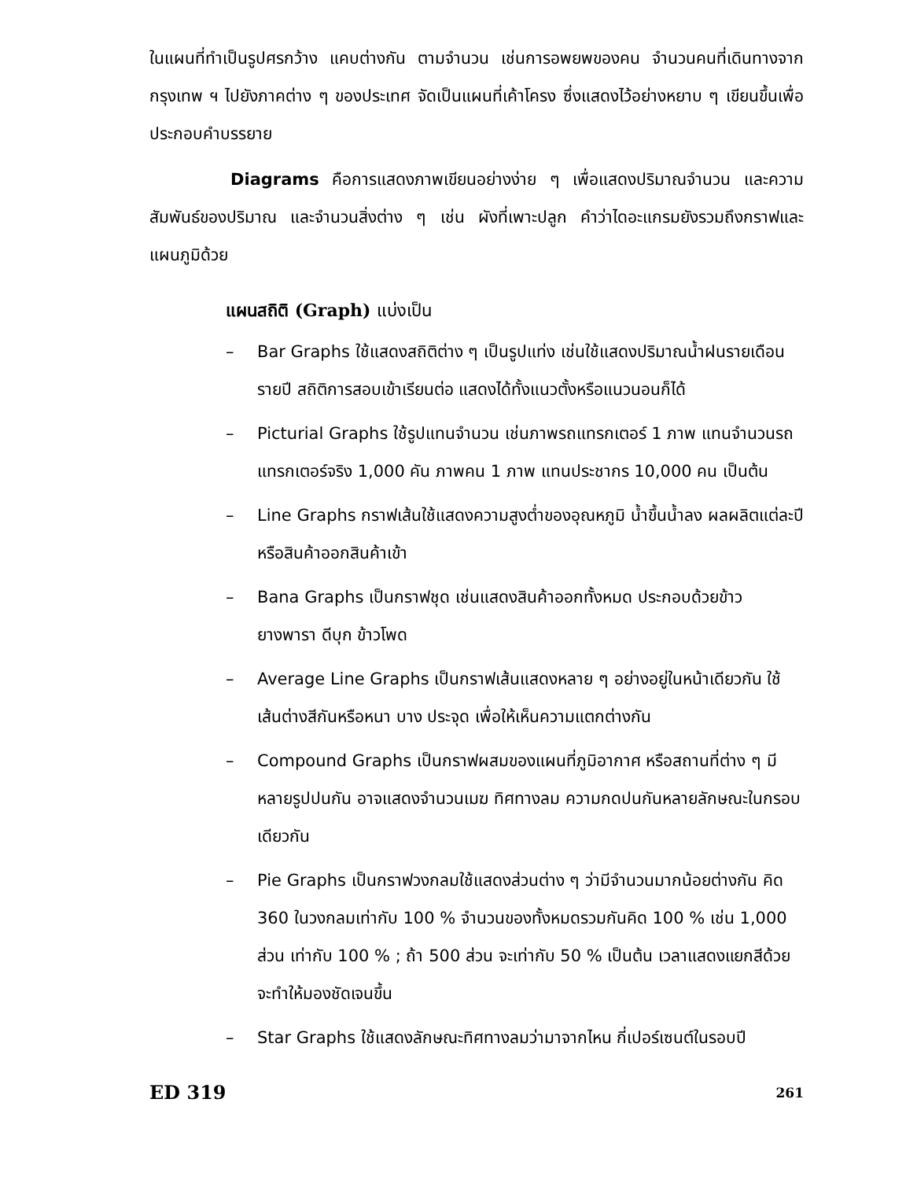ในแผนที่ทำเป็นรูปศรกว้าง แคบต่างกัน ตามจำนวน เช่นการอพยพของคน จำนวนคนที่เดินทางจากกรุงเทพ ฯ ไปยังภาคต่าง ๆ ของประเทศ จัดเป็นแผนที่เค้าโครง ซึ่งแสดงไว้อย่างหยาบ ๆ เขียนขึ้นเพื่อประกอบคำบรรยาย
Diagrams คือการแสดงภาพเขียนอย่างง่าย ๆ เพื่อแสดงปริมาณจำนวน และความสัมพันธ์ของปริมาณ และจำนวนสิ่งต่าง ๆ เช่น ผังที่เพาะปลูก คำว่าไดอะแกรมยังรวมถึงกราฟและแผนภูมิด้วย
แผนสถิติ (Graph) แบ่งเป็น
– Bar Graphs ใช้แสดงสถิติต่าง ๆ เป็นรูปแท่ง เช่นใช้แสดงปริมาณน้ำฝนรายเดือน รายปี สถิติการสอบเข้าเรียนต่อ แสดงได้ทั้งแนวตั้งหรือแนวนอนก็ได้
– Picturial Graphs ใช้รูปแทนจำนวน เช่นภาพรถแทรกเตอร์ 1 ภาพ แทนจำนวนรถแทรกเตอร์จริง 1,000 คัน ภาพคน 1 ภาพ แทนประชากร 10,000 คน เป็นต้น
– Line Graphs กราฟเส้นใช้แสดงความสูงต่ำของอุณหภูมิ น้ำขึ้นน้ำลง ผลผลิตแต่ละปี หรือสินค้าออกสินค้าเข้า
– Bana Graphs เป็นกราฟชุด เช่นแสดงสินค้าออกทั้งหมด ประกอบด้วยข้าว ยางพารา ดีบุก ข้าวโพด
– Average Line Graphs เป็นกราฟเส้นแสดงหลาย ๆ อย่างอยู่ในหน้าเดียวกัน ใช้เส้นต่างสีกันหรือหนา บาง ประจุด เพื่อให้เห็นความแตกต่างกัน
– Compound Graphs เป็นกราฟผสมของแผนที่ภูมิอากาศ หรือสถานที่ต่าง ๆ มีหลายรูปปนกัน อาจแสดงจำนวนเมฆ ทิศทางลม ความกดปนกันหลายลักษณะในกรอบเดียวกัน
– Pie Graphs เป็นกราฟวงกลมใช้แสดงส่วนต่าง ๆ ว่ามีจำนวนมากน้อยต่างกัน คิด 360 ในวงกลมเท่ากับ 100 % จำนวนของทั้งหมดรวมกันคิด 100 % เช่น 1,000 ส่วน เท่ากับ 100 % ; ถ้า 500 ส่วน จะเท่ากับ 50 % เป็นต้น เวลาแสดงแยกสีด้วยจะทำให้มองชัดเจนขึ้น
– Star Graphs ใช้แสดงลักษณะทิศทางลมว่ามาจากไหน กี่เปอร์เซนต์ในรอบปี
ED 319 261